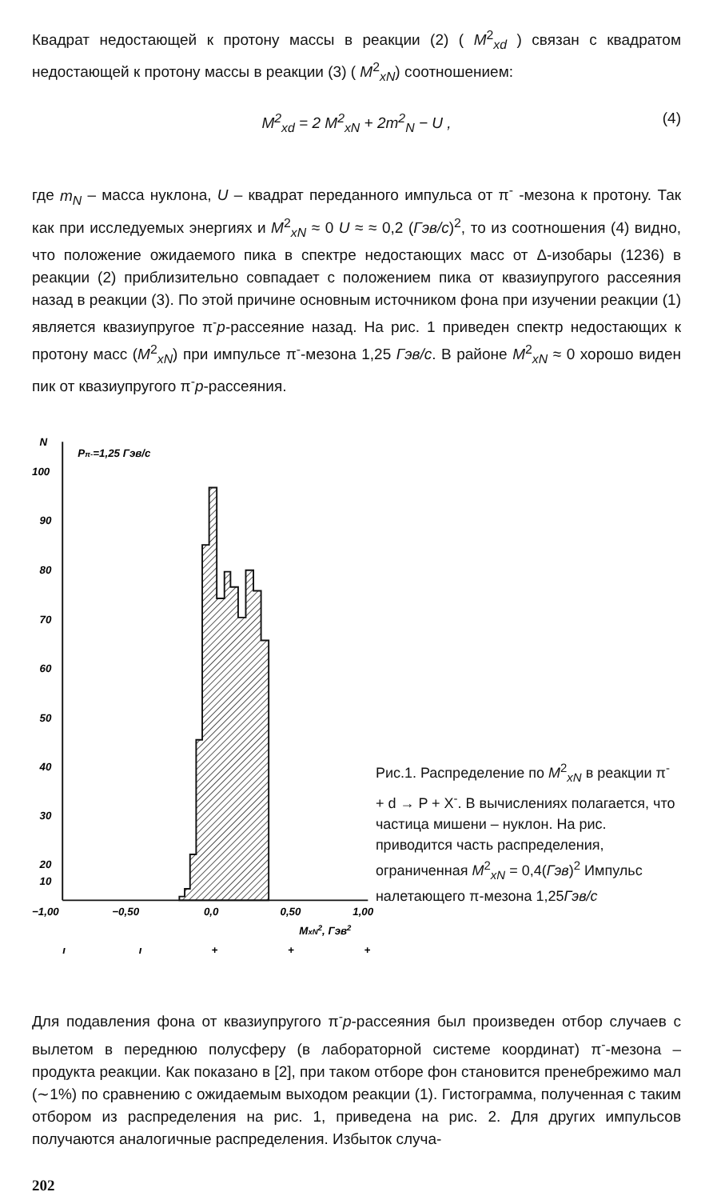Квадрат недостающей к протону массы в реакции (2) ( M<sup>2</sup><sub>xd</sub> ) связан с квадратом недостающей к протону массы в реакции (3) ( M<sup>2</sup><sub>xN</sub>) соотношением:
M<sup>2</sup><sub>xd</sub> = 2 M<sup>2</sup><sub>xN</sub> + 2m<sup>2</sup><sub>N</sub> − U , (4)
где m<sub>N</sub> – масса нуклона, U – квадрат переданного импульса от π<sup>-</sup> -мезона к протону. Так как при исследуемых энергиях и M<sup>2</sup><sub>xN</sub> ≈ 0 U ≈ ≈ 0,2 (Гэв/с)<sup>2</sup>, то из соотношения (4) видно, что положение ожидаемого пика в спектре недостающих масс от Δ-изобары (1236) в реакции (2) приблизительно совпадает с положением пика от квазиупругого рассеяния назад в реакции (3). По этой причине основным источником фона при изучении реакции (1) является квазиупругое π<sup>-</sup>p-рассеяние назад. На рис. 1 приведен спектр недостающих к протону масс (M<sup>2</sup><sub>xN</sub>) при импульсе π<sup>-</sup>-мезона 1,25 Гэв/с. В районе M<sup>2</sup><sub>xN</sub> ≈ 0 хорошо виден пик от квазиупругого π<sup>-</sup>p-рассеяния.
N
Pπ-=1,25 Гэв/с
100
90
80
70
60
50
40
30
20
10
−1,00
−0,50
0,0
0,50
1,00
MxN2, Гэв2
ı
ı
+
+
+
Рис.1. Распределение по M<sup>2</sup><sub>xN</sub> в реакции π<sup>-</sup> + d → P + X<sup>-</sup>. В вычислениях полагается, что частица мишени – нуклон. На рис. приводится часть распределения, ограниченная M<sup>2</sup><sub>xN</sub> = 0,4(Гэв)<sup>2</sup> Импульс налетающего π-мезона 1,25Гэв/с
Для подавления фона от квазиупругого π<sup>-</sup>p-рассеяния был произведен отбор случаев с вылетом в переднюю полусферу (в лабораторной системе координат) π<sup>-</sup>-мезона – продукта реакции. Как показано в [2], при таком отборе фон становится пренебрежимо мал (∼1%) по сравнению с ожидаемым выходом реакции (1). Гистограмма, полученная с таким отбором из распределения на рис. 1, приведена на рис. 2. Для других импульсов получаются аналогичные распределения. Избыток случа-
202